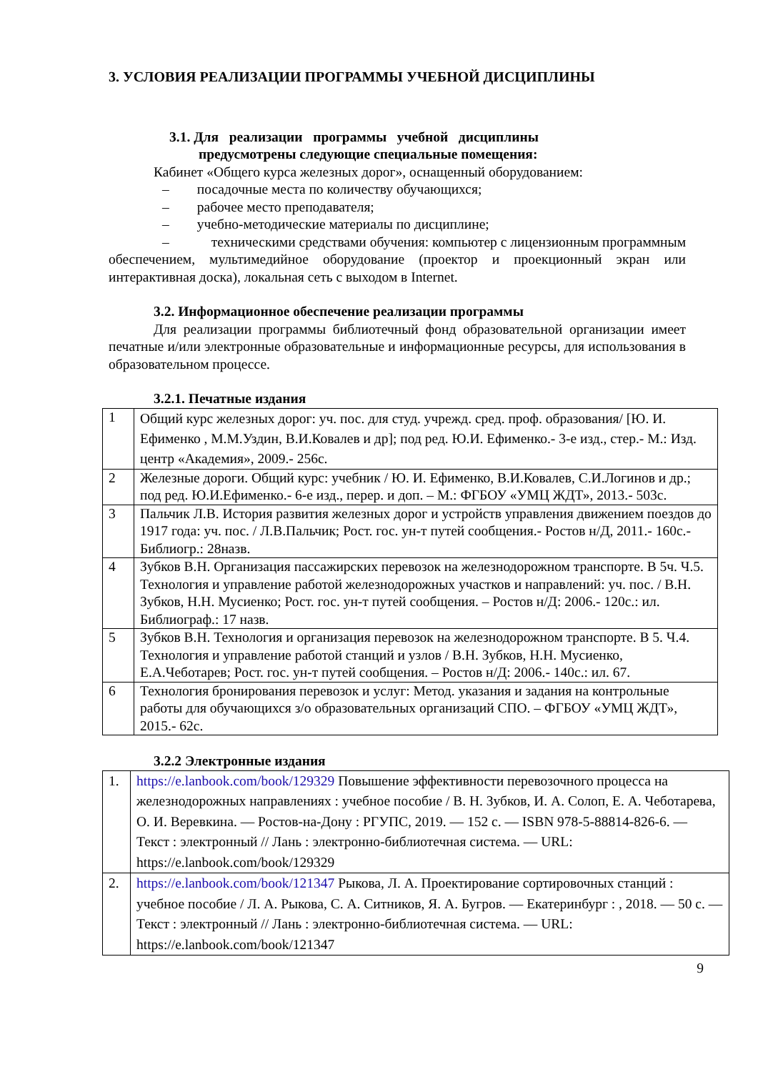3. УСЛОВИЯ РЕАЛИЗАЦИИ ПРОГРАММЫ УЧЕБНОЙ ДИСЦИПЛИНЫ
3.1. Для реализации программы учебной дисциплины
предусмотрены следующие специальные помещения:
Кабинет «Общего курса железных дорог», оснащенный оборудованием:
– посадочные места по количеству обучающихся;
– рабочее место преподавателя;
– учебно-методические материалы по дисциплине;
– техническими средствами обучения: компьютер с лицензионным программным обеспечением, мультимедийное оборудование (проектор и проекционный экран или интерактивная доска), локальная сеть с выходом в Internet.
3.2. Информационное обеспечение реализации программы
Для реализации программы библиотечный фонд образовательной организации имеет печатные и/или электронные образовательные и информационные ресурсы, для использования в образовательном процессе.
3.2.1. Печатные издания
| 1 | Общий курс железных дорог: уч. пос. для студ. учрежд. сред. проф. образования/ [Ю. И. Ефименко , М.М.Уздин, В.И.Ковалев и др]; под ред. Ю.И. Ефименко.- 3-е изд., стер.- М.: Изд. центр «Академия», 2009.- 256с. |
| 2 | Железные дороги. Общий курс: учебник / Ю. И. Ефименко, В.И.Ковалев, С.И.Логинов и др.; под ред. Ю.И.Ефименко.- 6-е изд., перер. и доп. – М.: ФГБОУ «УМЦ ЖДТ», 2013.- 503с. |
| 3 | Пальчик Л.В. История развития железных дорог и устройств управления движением поездов до 1917 года: уч. пос. / Л.В.Пальчик; Рост. гос. ун-т путей сообщения.- Ростов н/Д, 2011.- 160с.- Библиогр.: 28назв. |
| 4 | Зубков В.Н. Организация пассажирских перевозок на железнодорожном транспорте. В 5ч. Ч.5. Технология и управление работой железнодорожных участков и направлений: уч. пос. / В.Н. Зубков, Н.Н. Мусиенко; Рост. гос. ун-т путей сообщения. – Ростов н/Д: 2006.- 120с.: ил. Библиограф.: 17 назв. |
| 5 | Зубков В.Н. Технология и организация перевозок на железнодорожном транспорте. В 5. Ч.4. Технология и управление работой станций и узлов / В.Н. Зубков, Н.Н. Мусиенко, Е.А.Чеботарев; Рост. гос. ун-т путей сообщения. – Ростов н/Д: 2006.- 140с.: ил. 67. |
| 6 | Технология бронирования перевозок и услуг: Метод. указания и задания на контрольные работы для обучающихся з/о образовательных организаций СПО. – ФГБОУ «УМЦ ЖДТ», 2015.- 62с. |
3.2.2 Электронные издания
| 1. | https://e.lanbook.com/book/129329 Повышение эффективности перевозочного процесса на железнодорожных направлениях : учебное пособие / В. Н. Зубков, И. А. Солоп, Е. А. Чеботарева, О. И. Веревкина. — Ростов-на-Дону : РГУПС, 2019. — 152 с. — ISBN 978-5-88814-826-6. — Текст : электронный // Лань : электронно-библиотечная система. — URL: https://e.lanbook.com/book/129329 |
| 2. | https://e.lanbook.com/book/121347 Рыкова, Л. А. Проектирование сортировочных станций : учебное пособие / Л. А. Рыкова, С. А. Ситников, Я. А. Бугров. — Екатеринбург : , 2018. — 50 с. — Текст : электронный // Лань : электронно-библиотечная система. — URL: https://e.lanbook.com/book/121347 |
9